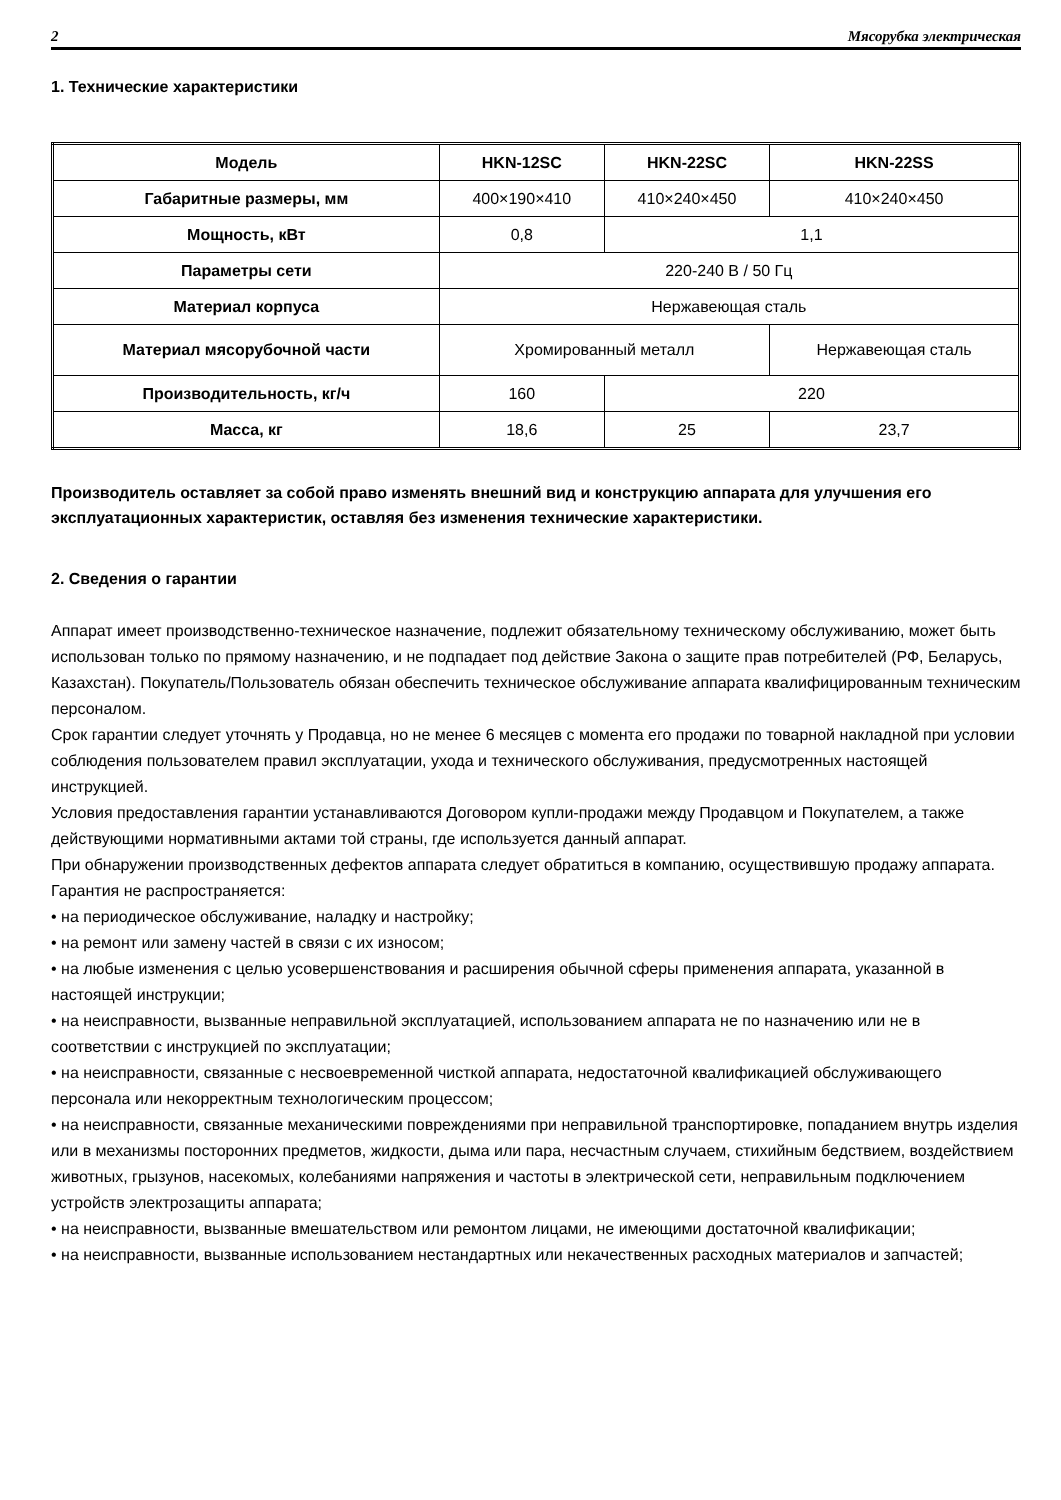2 Мясорубка электрическая
1. Технические характеристики
| Модель | HKN-12SC | HKN-22SC | HKN-22SS |
| --- | --- | --- | --- |
| Габаритные размеры, мм | 400×190×410 | 410×240×450 | 410×240×450 |
| Мощность, кВт | 0,8 | 1,1 | |
| Параметры сети | 220-240 В / 50 Гц | | |
| Материал корпуса | Нержавеющая сталь | | |
| Материал мясорубочной части | Хромированный металл | | Нержавеющая сталь |
| Производительность, кг/ч | 160 | 220 | |
| Масса, кг | 18,6 | 25 | 23,7 |
Производитель оставляет за собой право изменять внешний вид и конструкцию аппарата для улучшения его эксплуатационных характеристик, оставляя без изменения технические характеристики.
2. Сведения о гарантии
Аппарат имеет производственно-техническое назначение, подлежит обязательному техническому обслуживанию, может быть использован только по прямому назначению, и не подпадает под действие Закона о защите прав потребителей (РФ, Беларусь, Казахстан). Покупатель/Пользователь обязан обеспечить техническое обслуживание аппарата квалифицированным техническим персоналом.
Срок гарантии следует уточнять у Продавца, но не менее 6 месяцев с момента его продажи по товарной накладной при условии соблюдения пользователем правил эксплуатации, ухода и технического обслуживания, предусмотренных настоящей инструкцией.
Условия предоставления гарантии устанавливаются Договором купли-продажи между Продавцом и Покупателем, а также действующими нормативными актами той страны, где используется данный аппарат.
При обнаружении производственных дефектов аппарата следует обратиться в компанию, осуществившую продажу аппарата.
Гарантия не распространяется:
• на периодическое обслуживание, наладку и настройку;
• на ремонт или замену частей в связи с их износом;
• на любые изменения с целью усовершенствования и расширения обычной сферы применения аппарата, указанной в настоящей инструкции;
• на неисправности, вызванные неправильной эксплуатацией, использованием аппарата не по назначению или не в соответствии с инструкцией по эксплуатации;
• на неисправности, связанные с несвоевременной чисткой аппарата, недостаточной квалификацией обслуживающего персонала или некорректным технологическим процессом;
• на неисправности, связанные механическими повреждениями при неправильной транспортировке, попаданием внутрь изделия или в механизмы посторонних предметов, жидкости, дыма или пара, несчастным случаем, стихийным бедствием, воздействием животных, грызунов, насекомых, колебаниями напряжения и частоты в электрической сети, неправильным подключением устройств электрозащиты аппарата;
• на неисправности, вызванные вмешательством или ремонтом лицами, не имеющими достаточной квалификации;
• на неисправности, вызванные использованием нестандартных или некачественных расходных материалов и запчастей;